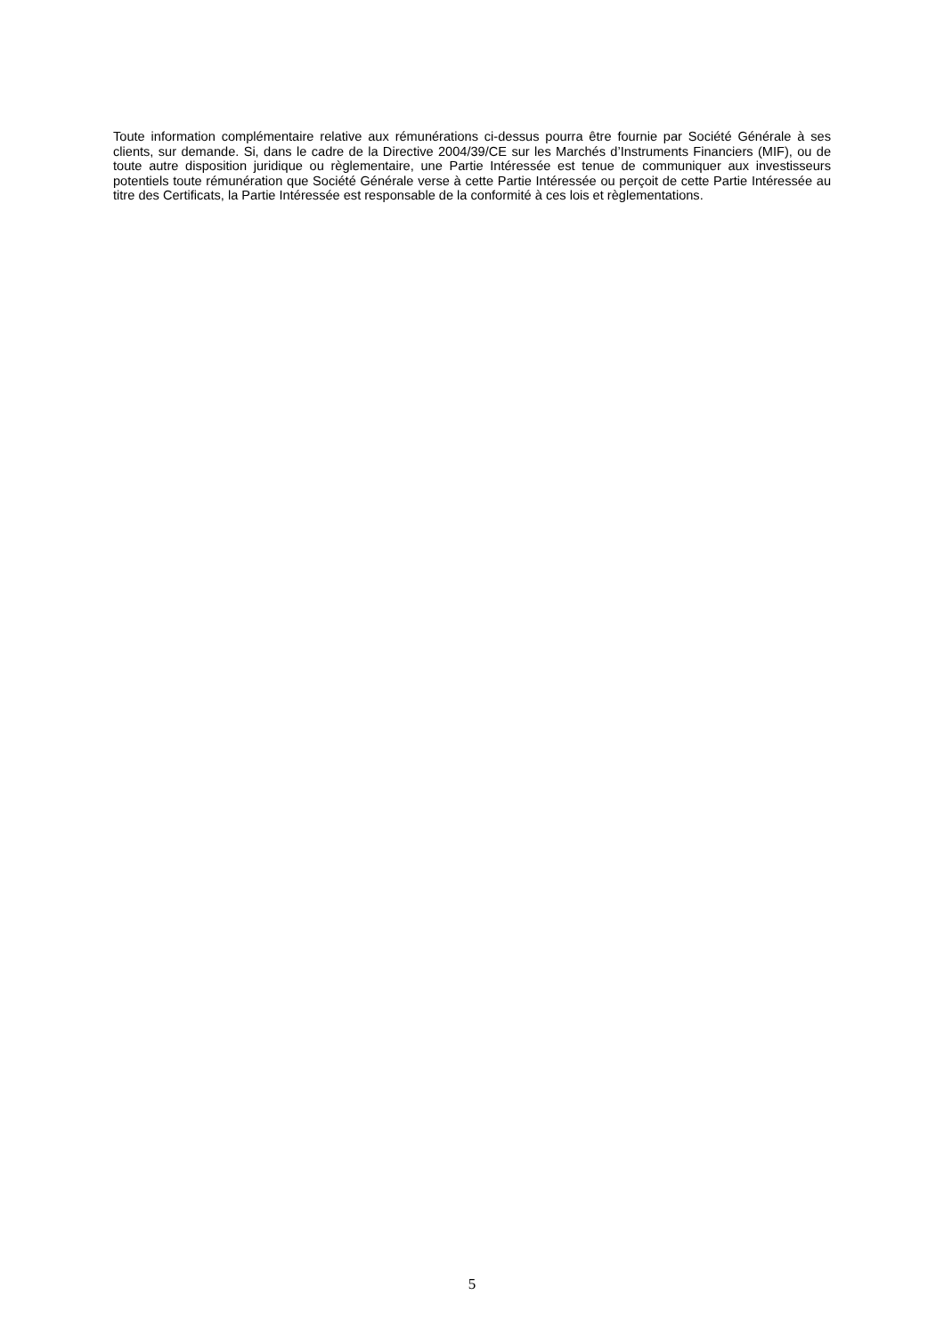Toute information complémentaire relative aux rémunérations ci-dessus pourra être fournie par Société Générale à ses clients, sur demande. Si, dans le cadre de la Directive 2004/39/CE sur les Marchés d’Instruments Financiers (MIF), ou de toute autre disposition juridique ou règlementaire, une Partie Intéressée est tenue de communiquer aux investisseurs potentiels toute rémunération que Société Générale verse à cette Partie Intéressée ou perçoit de cette Partie Intéressée au titre des Certificats, la Partie Intéressée est responsable de la conformité à ces lois et règlementations.
5